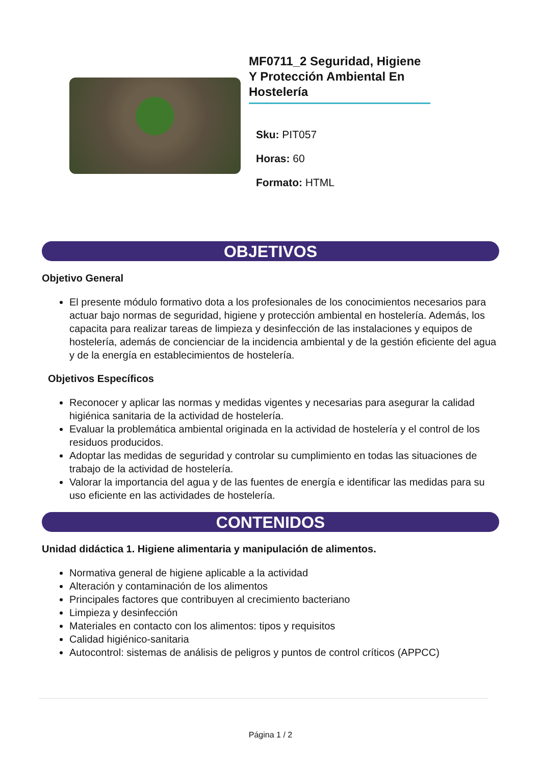MF0711_2 Seguridad, Higiene Y Protección Ambiental En Hostelería
Sku: PIT057
Horas: 60
Formato: HTML
OBJETIVOS
Objetivo General
El presente módulo formativo dota a los profesionales de los conocimientos necesarios para actuar bajo normas de seguridad, higiene y protección ambiental en hostelería. Además, los capacita para realizar tareas de limpieza y desinfección de las instalaciones y equipos de hostelería, además de concienciar de la incidencia ambiental y de la gestión eficiente del agua y de la energía en establecimientos de hostelería.
Objetivos Específicos
Reconocer y aplicar las normas y medidas vigentes y necesarias para asegurar la calidad higiénica sanitaria de la actividad de hostelería.
Evaluar la problemática ambiental originada en la actividad de hostelería y el control de los residuos producidos.
Adoptar las medidas de seguridad y controlar su cumplimiento en todas las situaciones de trabajo de la actividad de hostelería.
Valorar la importancia del agua y de las fuentes de energía e identificar las medidas para su uso eficiente en las actividades de hostelería.
CONTENIDOS
Unidad didáctica 1. Higiene alimentaria y manipulación de alimentos.
Normativa general de higiene aplicable a la actividad
Alteración y contaminación de los alimentos
Principales factores que contribuyen al crecimiento bacteriano
Limpieza y desinfección
Materiales en contacto con los alimentos: tipos y requisitos
Calidad higiénico-sanitaria
Autocontrol: sistemas de análisis de peligros y puntos de control críticos (APPCC)
Página 1 / 2